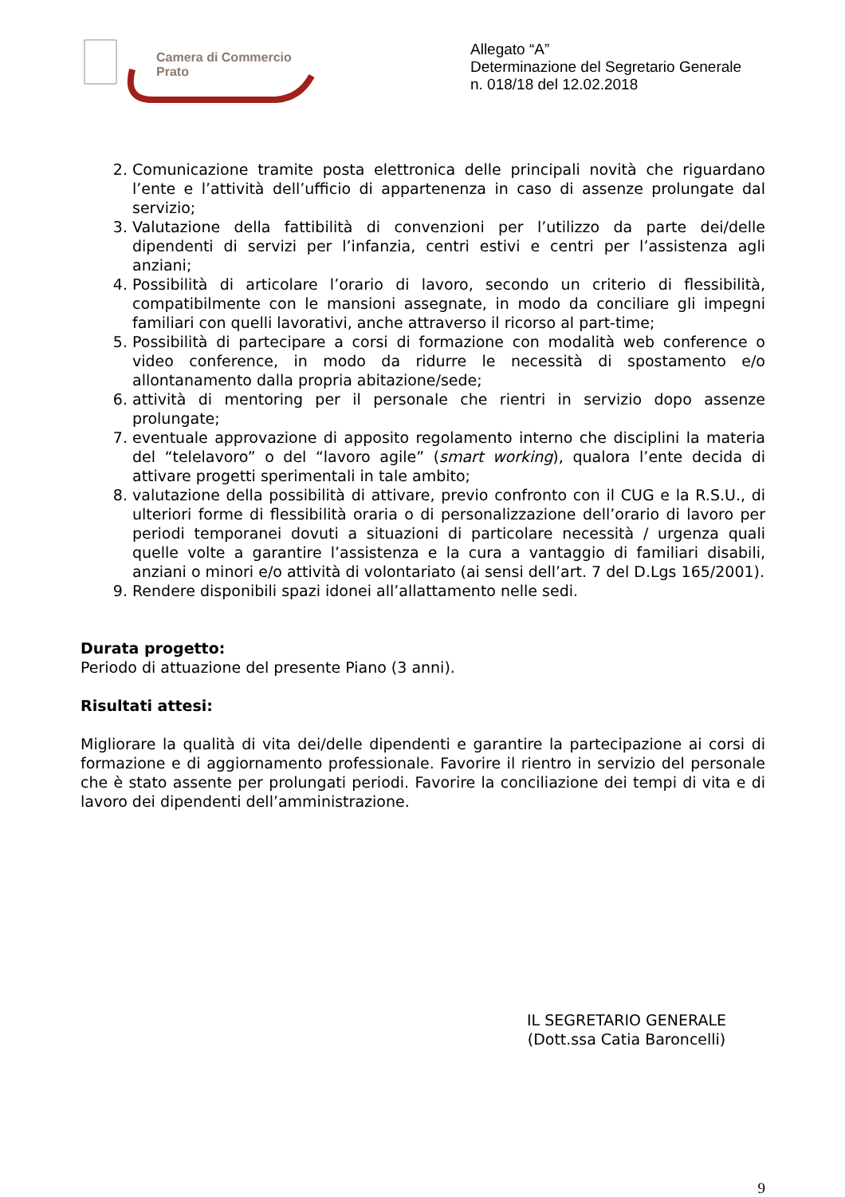Camera di Commercio
Prato
Allegato “A”
Determinazione del Segretario Generale
n. 018/18 del 12.02.2018
2. Comunicazione tramite posta elettronica delle principali novità che riguardano l’ente e l’attività dell’ufficio di appartenenza in caso di assenze prolungate dal servizio;
3. Valutazione della fattibilità di convenzioni per l’utilizzo da parte dei/delle dipendenti di servizi per l’infanzia, centri estivi e centri per l’assistenza agli anziani;
4. Possibilità di articolare l’orario di lavoro, secondo un criterio di flessibilità, compatibilmente con le mansioni assegnate, in modo da conciliare gli impegni familiari con quelli lavorativi, anche attraverso il ricorso al part-time;
5. Possibilità di partecipare a corsi di formazione con modalità web conference o video conference, in modo da ridurre le necessità di spostamento e/o allontanamento dalla propria abitazione/sede;
6. attività di mentoring per il personale che rientri in servizio dopo assenze prolungate;
7. eventuale approvazione di apposito regolamento interno che disciplini la materia del “telelavoro” o del “lavoro agile” (smart working), qualora l’ente decida di attivare progetti sperimentali in tale ambito;
8. valutazione della possibilità di attivare, previo confronto con il CUG e la R.S.U., di ulteriori forme di flessibilità oraria o di personalizzazione dell’orario di lavoro per periodi temporanei dovuti a situazioni di particolare necessità / urgenza quali quelle volte a garantire l’assistenza e la cura a vantaggio di familiari disabili, anziani o minori e/o attività di volontariato (ai sensi dell’art. 7 del D.Lgs 165/2001).
9. Rendere disponibili spazi idonei all’allattamento nelle sedi.
Durata progetto:
Periodo di attuazione del presente Piano (3 anni).
Risultati attesi:
Migliorare la qualità di vita dei/delle dipendenti e garantire la partecipazione ai corsi di formazione e di aggiornamento professionale. Favorire il rientro in servizio del personale che è stato assente per prolungati periodi. Favorire la conciliazione dei tempi di vita e di lavoro dei dipendenti dell’amministrazione.
IL SEGRETARIO GENERALE
(Dott.ssa Catia Baroncelli)
9